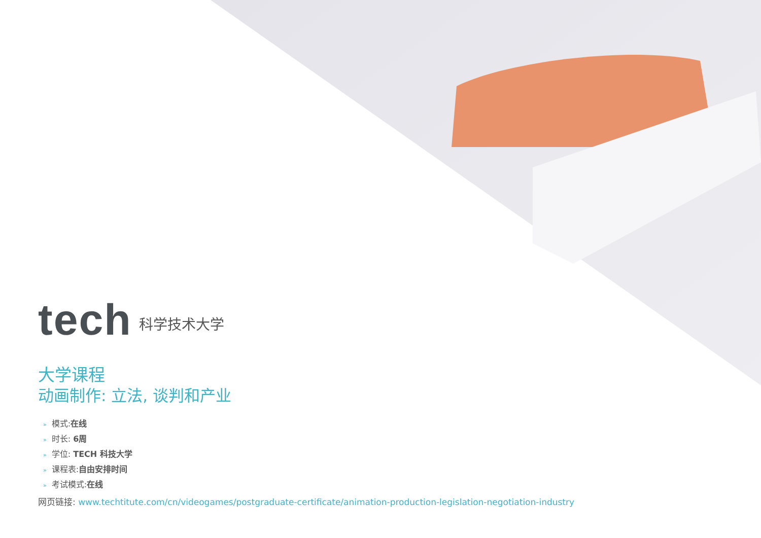tech
科学技术大学
大学课程
动画制作: 立法, 谈判和产业
» 模式:在线
» 时长: 6周
» 学位: TECH 科技大学
» 课程表:自由安排时间
» 考试模式:在线
网页链接: www.techtitute.com/cn/videogames/postgraduate-certificate/animation-production-legislation-negotiation-industry